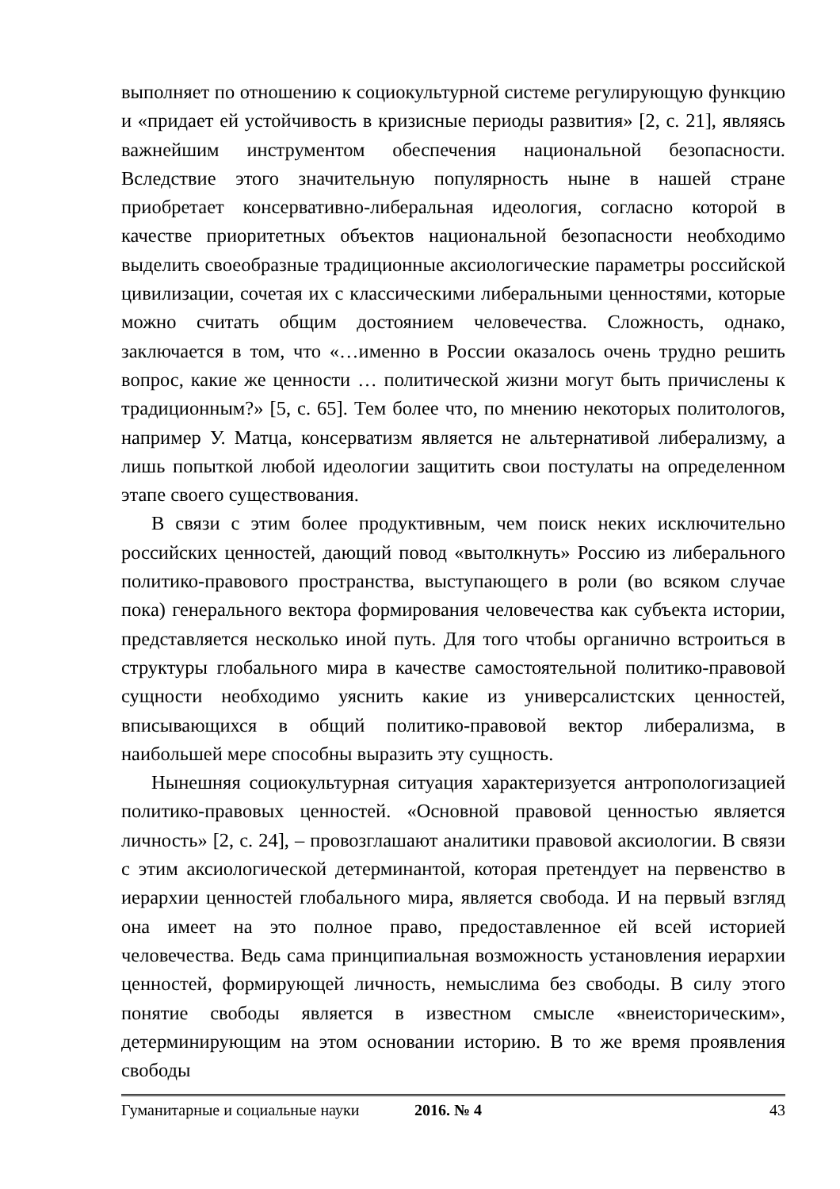выполняет по отношению к социокультурной системе регулирующую функцию и «придает ей устойчивость в кризисные периоды развития» [2, с. 21], являясь важнейшим инструментом обеспечения национальной безопасности. Вследствие этого значительную популярность ныне в нашей стране приобретает консервативно-либеральная идеология, согласно которой в качестве приоритетных объектов национальной безопасности необходимо выделить своеобразные традиционные аксиологические параметры российской цивилизации, сочетая их с классическими либеральными ценностями, которые можно считать общим достоянием человечества. Сложность, однако, заключается в том, что «…именно в России оказалось очень трудно решить вопрос, какие же ценности … политической жизни могут быть причислены к традиционным?» [5, с. 65]. Тем более что, по мнению некоторых политологов, например У. Матца, консерватизм является не альтернативой либерализму, а лишь попыткой любой идеологии защитить свои постулаты на определенном этапе своего существования.
В связи с этим более продуктивным, чем поиск неких исключительно российских ценностей, дающий повод «вытолкнуть» Россию из либерального политико-правового пространства, выступающего в роли (во всяком случае пока) генерального вектора формирования человечества как субъекта истории, представляется несколько иной путь. Для того чтобы органично встроиться в структуры глобального мира в качестве самостоятельной политико-правовой сущности необходимо уяснить какие из универсалистских ценностей, вписывающихся в общий политико-правовой вектор либерализма, в наибольшей мере способны выразить эту сущность.
Нынешняя социокультурная ситуация характеризуется антропологизацией политико-правовых ценностей. «Основной правовой ценностью является личность» [2, с. 24], – провозглашают аналитики правовой аксиологии. В связи с этим аксиологической детерминантой, которая претендует на первенство в иерархии ценностей глобального мира, является свобода. И на первый взгляд она имеет на это полное право, предоставленное ей всей историей человечества. Ведь сама принципиальная возможность установления иерархии ценностей, формирующей личность, немыслима без свободы. В силу этого понятие свободы является в известном смысле «внеисторическим», детерминирующим на этом основании историю. В то же время проявления свободы
Гуманитарные и социальные науки 2016. № 4 43